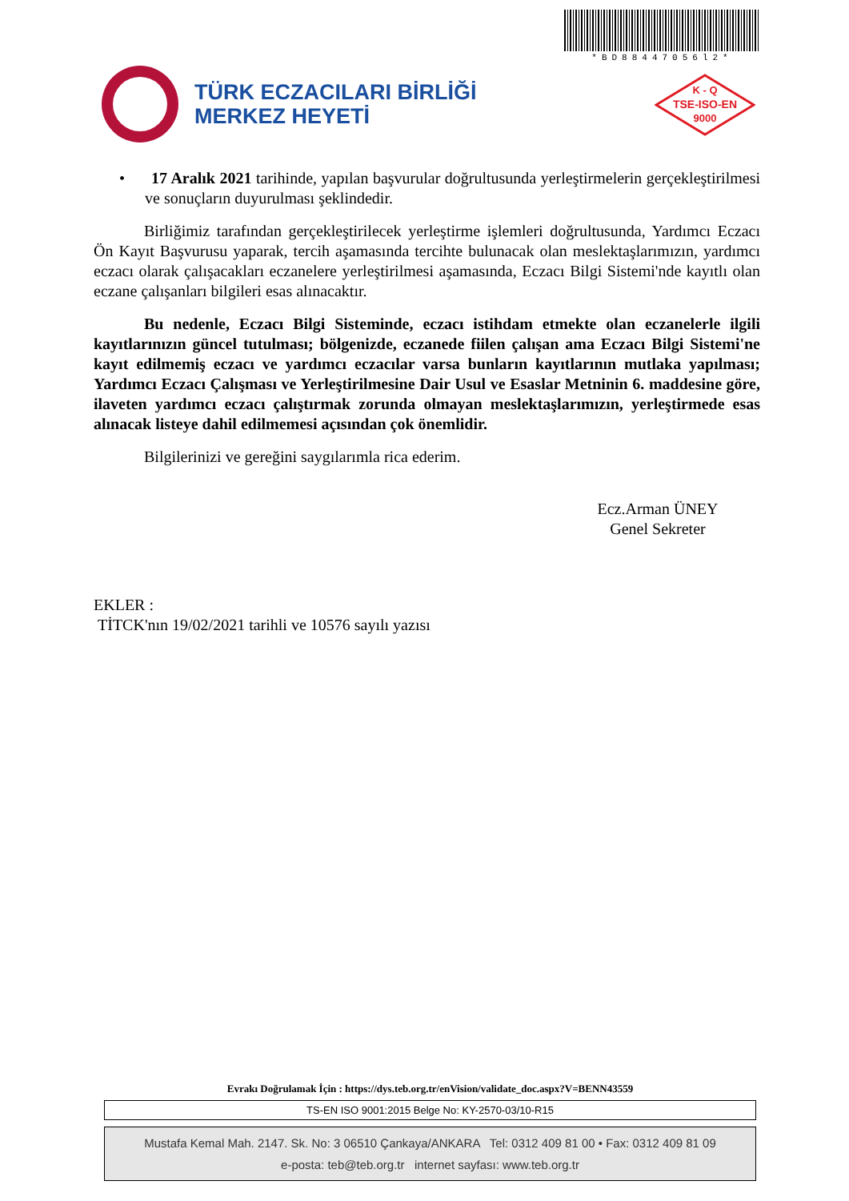*BD88447056l2*
TÜRK ECZACILARI BİRLİĞİ
MERKEZ HEYETİ
K - Q
TSE-ISO-EN
9000
• 17 Aralık 2021 tarihinde, yapılan başvurular doğrultusunda yerleştirmelerin gerçekleştirilmesi ve sonuçların duyurulması şeklindedir.
Birliğimiz tarafından gerçekleştirilecek yerleştirme işlemleri doğrultusunda, Yardımcı Eczacı Ön Kayıt Başvurusu yaparak, tercih aşamasında tercihte bulunacak olan meslektaşlarımızın, yardımcı eczacı olarak çalışacakları eczanelere yerleştirilmesi aşamasında, Eczacı Bilgi Sistemi'nde kayıtlı olan eczane çalışanları bilgileri esas alınacaktır.
Bu nedenle, Eczacı Bilgi Sisteminde, eczacı istihdam etmekte olan eczanelerle ilgili kayıtlarınızın güncel tutulması; bölgenizde, eczanede fiilen çalışan ama Eczacı Bilgi Sistemi'ne kayıt edilmemiş eczacı ve yardımcı eczacılar varsa bunların kayıtlarının mutlaka yapılması; Yardımcı Eczacı Çalışması ve Yerleştirilmesine Dair Usul ve Esaslar Metninin 6. maddesine göre, ilaveten yardımcı eczacı çalıştırmak zorunda olmayan meslektaşlarımızın, yerleştirmede esas alınacak listeye dahil edilmemesi açısından çok önemlidir.
Bilgilerinizi ve gereğini saygılarımla rica ederim.
Ecz.Arman ÜNEY
Genel Sekreter
EKLER :
TİTCK'nın 19/02/2021 tarihli ve 10576 sayılı yazısı
Evrakı Doğrulamak İçin : https://dys.teb.org.tr/enVision/validate_doc.aspx?V=BENN43559
TS-EN ISO 9001:2015 Belge No: KY-2570-03/10-R15
Mustafa Kemal Mah. 2147. Sk. No: 3 06510 Çankaya/ANKARA Tel: 0312 409 81 00 • Fax: 0312 409 81 09
e-posta: teb@teb.org.tr internet sayfası: www.teb.org.tr